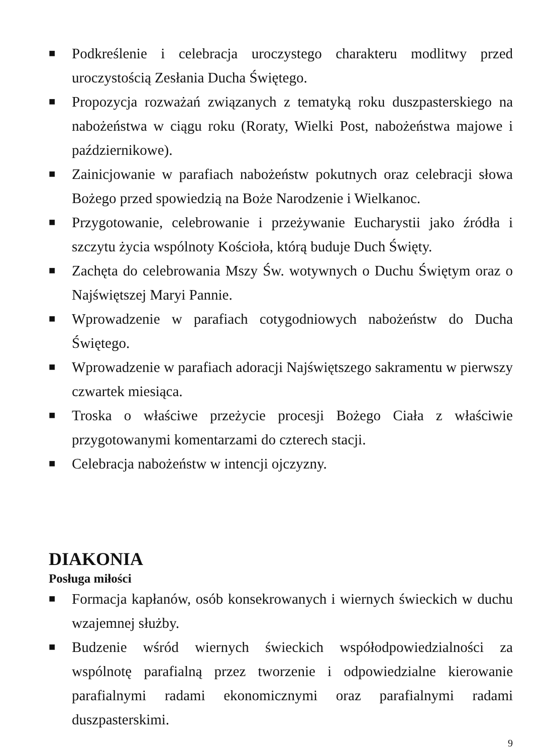■ Podkreślenie i celebracja uroczystego charakteru modlitwy przed uroczystością Zesłania Ducha Świętego.
■ Propozycja rozważań związanych z tematyką roku duszpasterskiego na nabożeństwa w ciągu roku (Roraty, Wielki Post, nabożeństwa majowe i październikowe).
■ Zainicjowanie w parafiach nabożeństw pokutnych oraz celebracji słowa Bożego przed spowiedzią na Boże Narodzenie i Wielkanoc.
■ Przygotowanie, celebrowanie i przeżywanie Eucharystii jako źródła i szczytu życia wspólnoty Kościoła, którą buduje Duch Święty.
■ Zachęta do celebrowania Mszy Św. wotywnych o Duchu Świętym oraz o Najświętszej Maryi Pannie.
■ Wprowadzenie w parafiach cotygodniowych nabożeństw do Ducha Świętego.
■ Wprowadzenie w parafiach adoracji Najświętszego sakramentu w pierwszy czwartek miesiąca.
■ Troska o właściwe przeżycie procesji Bożego Ciała z właściwie przygotowanymi komentarzami do czterech stacji.
■ Celebracja nabożeństw w intencji ojczyzny.
DIAKONIA
Posługa miłości
■ Formacja kapłanów, osób konsekrowanych i wiernych świeckich w duchu wzajemnej służby.
■ Budzenie wśród wiernych świeckich współodpowiedzialności za wspólnotę parafialną przez tworzenie i odpowiedzialne kierowanie parafialnymi radami ekonomicznymi oraz parafialnymi radami duszpasterskimi.
9